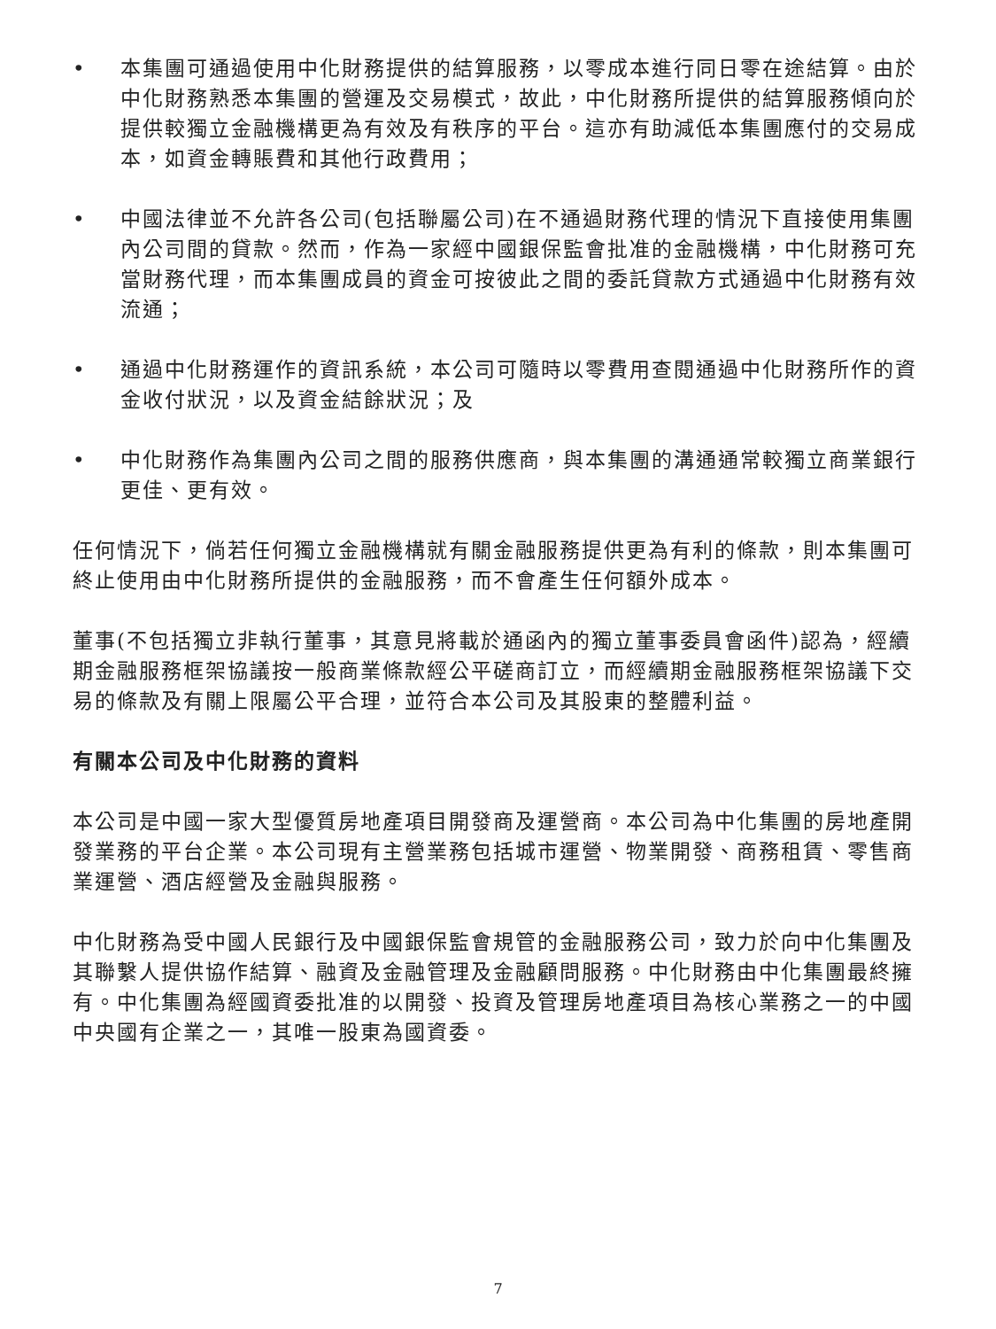• 本集團可通過使用中化財務提供的結算服務，以零成本進行同日零在途結算。由於中化財務熟悉本集團的營運及交易模式，故此，中化財務所提供的結算服務傾向於提供較獨立金融機構更為有效及有秩序的平台。這亦有助減低本集團應付的交易成本，如資金轉賬費和其他行政費用；
• 中國法律並不允許各公司(包括聯屬公司)在不通過財務代理的情況下直接使用集團內公司間的貸款。然而，作為一家經中國銀保監會批准的金融機構，中化財務可充當財務代理，而本集團成員的資金可按彼此之間的委託貸款方式通過中化財務有效流通；
• 通過中化財務運作的資訊系統，本公司可隨時以零費用查閱通過中化財務所作的資金收付狀況，以及資金結餘狀況；及
• 中化財務作為集團內公司之間的服務供應商，與本集團的溝通通常較獨立商業銀行更佳、更有效。
任何情況下，倘若任何獨立金融機構就有關金融服務提供更為有利的條款，則本集團可終止使用由中化財務所提供的金融服務，而不會產生任何額外成本。
董事(不包括獨立非執行董事，其意見將載於通函內的獨立董事委員會函件)認為，經續期金融服務框架協議按一般商業條款經公平磋商訂立，而經續期金融服務框架協議下交易的條款及有關上限屬公平合理，並符合本公司及其股東的整體利益。
有關本公司及中化財務的資料
本公司是中國一家大型優質房地產項目開發商及運營商。本公司為中化集團的房地產開發業務的平台企業。本公司現有主營業務包括城市運營、物業開發、商務租賃、零售商業運營、酒店經營及金融與服務。
中化財務為受中國人民銀行及中國銀保監會規管的金融服務公司，致力於向中化集團及其聯繫人提供協作結算、融資及金融管理及金融顧問服務。中化財務由中化集團最終擁有。中化集團為經國資委批准的以開發、投資及管理房地產項目為核心業務之一的中國中央國有企業之一，其唯一股東為國資委。
7